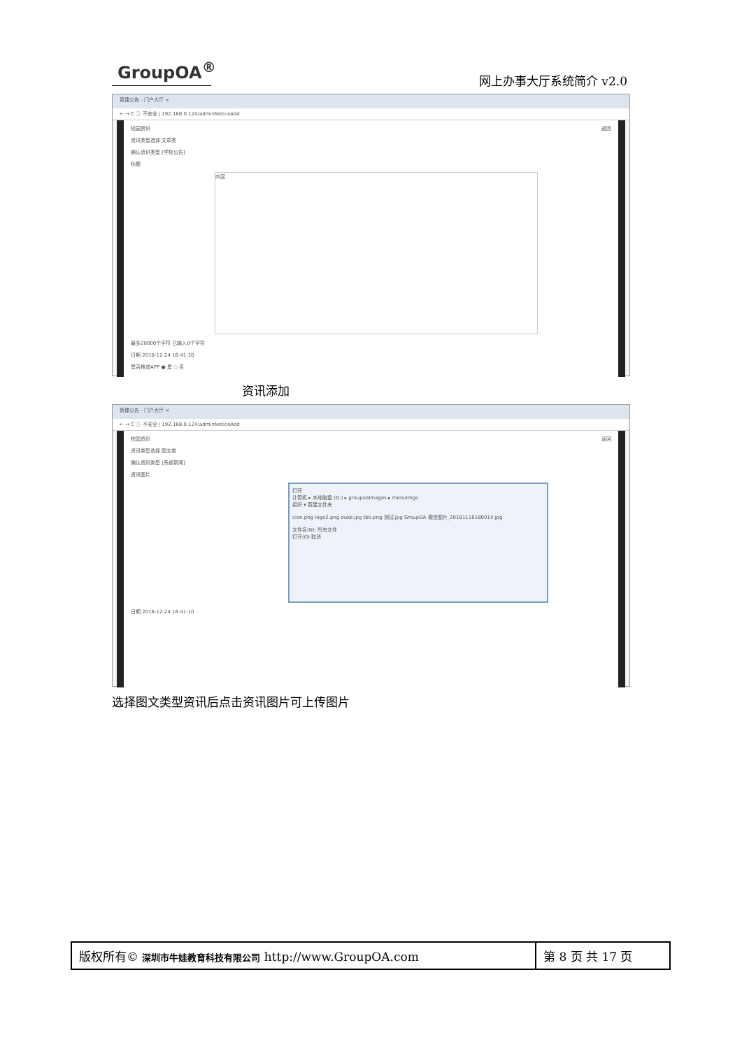GroupOA<sup>®</sup>
网上办事大厅系统简介 v2.0
新建公告 - 门户大厅 ×
← → C ⓘ 不安全 | 192.168.0.124/adminNoticeAdd
校园资讯 返回
资讯类型选择 文章类
确认资讯类型 [学校公告]
标题
内容
最多20000个字符 已输入0个字符
日期 2018-12-24 16:41:10
是否推送APP ● 是 ○ 否
资讯添加
新建公告 - 门户大厅 ×
← → C ⓘ 不安全 | 192.168.0.124/adminNoticeAdd
校园资讯 返回
资讯类型选择 图文类
确认资讯类型 [系部新闻]
资讯图片
打开
计算机 ▸ 本地磁盘 (D:) ▸ groupoaImages ▸ menuImgs
组织 ▾ 新建文件夹
icon.png logo2.png ouke.jpg tbk.png 测试.jpg GroupOA 微信图片_20181116180014.jpg
文件名(N): 所有文件
打开(O) 取消
日期 2018-12-24 16:41:10
选择图文类型资讯后点击资讯图片可上传图片
| 版权所有© 深圳市牛娃教育科技有限公司 http://www.GroupOA.com | 第 8 页 共 17 页 |